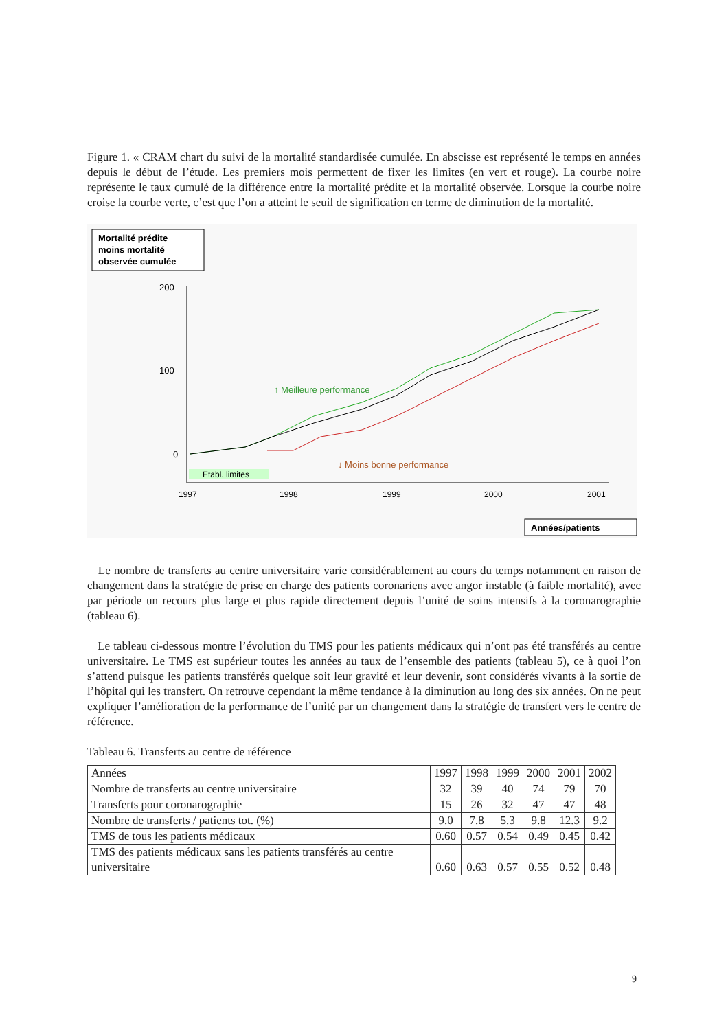Figure 1. « CRAM chart du suivi de la mortalité standardisée cumulée. En abscisse est représenté le temps en années depuis le début de l’étude. Les premiers mois permettent de fixer les limites (en vert et rouge). La courbe noire représente le taux cumulé de la différence entre la mortalité prédite et la mortalité observée. Lorsque la courbe noire croise la courbe verte, c’est que l’on a atteint le seuil de signification en terme de diminution de la mortalité.
Mortalité prédite
moins mortalité
observée cumulée
200
100
0
Etabl. limites
1997
1998
1999
2000
2001
↑ Meilleure performance
↓ Moins bonne performance
Années/patients
Le nombre de transferts au centre universitaire varie considérablement au cours du temps notamment en raison de changement dans la stratégie de prise en charge des patients coronariens avec angor instable (à faible mortalité), avec par période un recours plus large et plus rapide directement depuis l’unité de soins intensifs à la coronarographie (tableau 6).
Le tableau ci-dessous montre l’évolution du TMS pour les patients médicaux qui n’ont pas été transférés au centre universitaire. Le TMS est supérieur toutes les années au taux de l’ensemble des patients (tableau 5), ce à quoi l’on s’attend puisque les patients transférés quelque soit leur gravité et leur devenir, sont considérés vivants à la sortie de l’hôpital qui les transfert. On retrouve cependant la même tendance à la diminution au long des six années. On ne peut expliquer l’amélioration de la performance de l’unité par un changement dans la stratégie de transfert vers le centre de référence.
Tableau 6. Transferts au centre de référence
| Années | 1997 | 1998 | 1999 | 2000 | 2001 | 2002 |
| Nombre de transferts au centre universitaire | 32 | 39 | 40 | 74 | 79 | 70 |
| Transferts pour coronarographie | 15 | 26 | 32 | 47 | 47 | 48 |
| Nombre de transferts / patients tot. (%) | 9.0 | 7.8 | 5.3 | 9.8 | 12.3 | 9.2 |
| TMS de tous les patients médicaux | 0.60 | 0.57 | 0.54 | 0.49 | 0.45 | 0.42 |
| TMS des patients médicaux sans les patients transférés au centre universitaire | 0.60 | 0.63 | 0.57 | 0.55 | 0.52 | 0.48 |
9